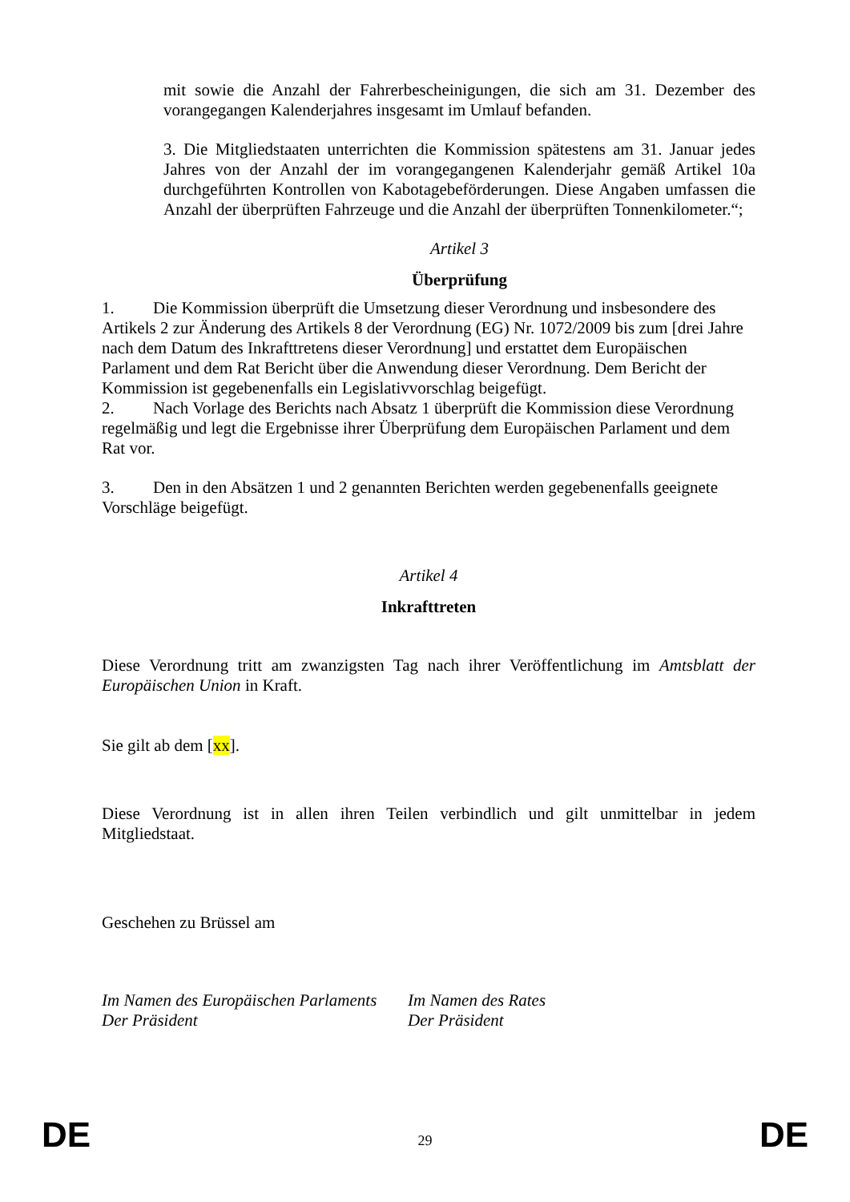mit sowie die Anzahl der Fahrerbescheinigungen, die sich am 31. Dezember des vorangegangen Kalenderjahres insgesamt im Umlauf befanden.
3. Die Mitgliedstaaten unterrichten die Kommission spätestens am 31. Januar jedes Jahres von der Anzahl der im vorangegangenen Kalenderjahr gemäß Artikel 10a durchgeführten Kontrollen von Kabotagebeförderungen. Diese Angaben umfassen die Anzahl der überprüften Fahrzeuge und die Anzahl der überprüften Tonnenkilometer.“;
Artikel 3
Überprüfung
1. Die Kommission überprüft die Umsetzung dieser Verordnung und insbesondere des Artikels 2 zur Änderung des Artikels 8 der Verordnung (EG) Nr. 1072/2009 bis zum [drei Jahre nach dem Datum des Inkrafttretens dieser Verordnung] und erstattet dem Europäischen Parlament und dem Rat Bericht über die Anwendung dieser Verordnung. Dem Bericht der Kommission ist gegebenenfalls ein Legislativvorschlag beigefügt.
2. Nach Vorlage des Berichts nach Absatz 1 überprüft die Kommission diese Verordnung regelmäßig und legt die Ergebnisse ihrer Überprüfung dem Europäischen Parlament und dem Rat vor.
3. Den in den Absätzen 1 und 2 genannten Berichten werden gegebenenfalls geeignete Vorschläge beigefügt.
Artikel 4
Inkrafttreten
Diese Verordnung tritt am zwanzigsten Tag nach ihrer Veröffentlichung im Amtsblatt der Europäischen Union in Kraft.
Sie gilt ab dem [xx].
Diese Verordnung ist in allen ihren Teilen verbindlich und gilt unmittelbar in jedem Mitgliedstaat.
Geschehen zu Brüssel am
Im Namen des Europäischen Parlaments
Der Präsident
Im Namen des Rates
Der Präsident
DE 29 DE